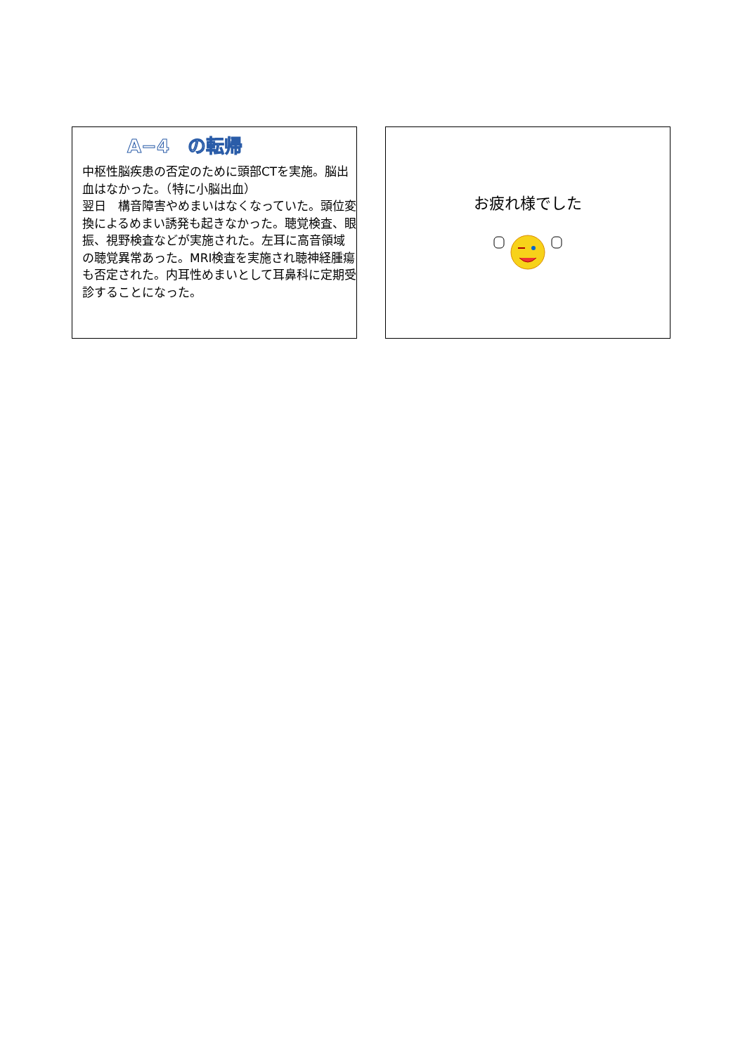A−4　の転帰
中枢性脳疾患の否定のために頭部CTを実施。脳出血はなかった。（特に小脳出血）
翌日　構音障害やめまいはなくなっていた。頭位変換によるめまい誘発も起きなかった。聴覚検査、眼振、視野検査などが実施された。左耳に高音領域の聴覚異常あった。MRI検査を実施され聴神経腫瘍も否定された。内耳性めまいとして耳鼻科に定期受診することになった。
お疲れ様でした